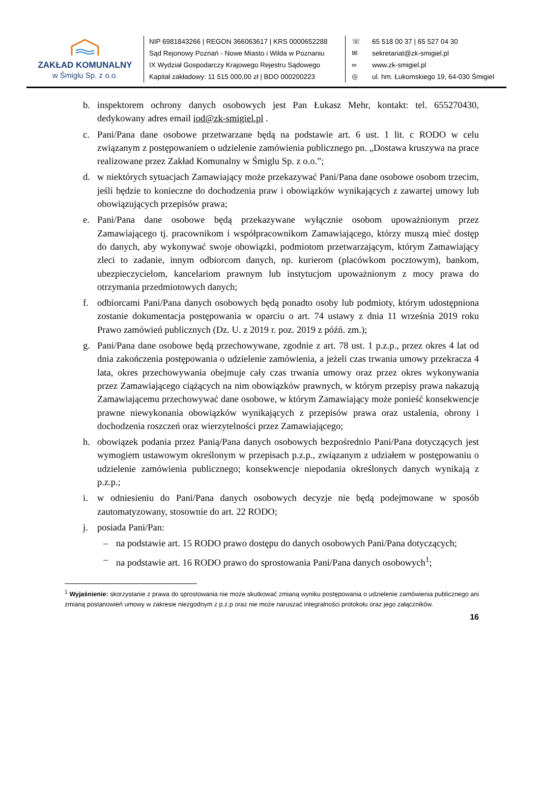ZAKŁAD KOMUNALNY
w Śmiglu Sp. z o.o.
NIP 6981843266 | REGON 366063617 | KRS 0000652288
Sąd Rejonowy Poznań - Nowe Miasto i Wilda w Poznaniu
IX Wydział Gospodarczy Krajowego Rejestru Sądowego
Kapitał zakładowy: 11 515 000,00 zł | BDO 000200223
☏ 65 518 00 37 | 65 527 04 30
✉ sekretariat@zk-smigiel.pl
∞ www.zk-smigiel.pl
◎ ul. hm. Łukomskiego 19, 64-030 Śmigiel
b. inspektorem ochrony danych osobowych jest Pan Łukasz Mehr, kontakt: tel. 655270430, dedykowany adres email iod@zk-smigiel.pl .
c. Pani/Pana dane osobowe przetwarzane będą na podstawie art. 6 ust. 1 lit. c RODO w celu związanym z postępowaniem o udzielenie zamówienia publicznego pn. „Dostawa kruszywa na prace realizowane przez Zakład Komunalny w Śmiglu Sp. z o.o.”;
d. w niektórych sytuacjach Zamawiający może przekazywać Pani/Pana dane osobowe osobom trzecim, jeśli będzie to konieczne do dochodzenia praw i obowiązków wynikających z zawartej umowy lub obowiązujących przepisów prawa;
e. Pani/Pana dane osobowe będą przekazywane wyłącznie osobom upoważnionym przez Zamawiającego tj. pracownikom i współpracownikom Zamawiającego, którzy muszą mieć dostęp do danych, aby wykonywać swoje obowiązki, podmiotom przetwarzającym, którym Zamawiający zleci to zadanie, innym odbiorcom danych, np. kurierom (placówkom pocztowym), bankom, ubezpieczycielom, kancelariom prawnym lub instytucjom upoważnionym z mocy prawa do otrzymania przedmiotowych danych;
f. odbiorcami Pani/Pana danych osobowych będą ponadto osoby lub podmioty, którym udostępniona zostanie dokumentacja postępowania w oparciu o art. 74 ustawy z dnia 11 września 2019 roku Prawo zamówień publicznych (Dz. U. z 2019 r. poz. 2019 z późń. zm.);
g. Pani/Pana dane osobowe będą przechowywane, zgodnie z art. 78 ust. 1 p.z.p., przez okres 4 lat od dnia zakończenia postępowania o udzielenie zamówienia, a jeżeli czas trwania umowy przekracza 4 lata, okres przechowywania obejmuje cały czas trwania umowy oraz przez okres wykonywania przez Zamawiającego ciążących na nim obowiązków prawnych, w którym przepisy prawa nakazują Zamawiającemu przechowywać dane osobowe, w którym Zamawiający może ponieść konsekwencje prawne niewykonania obowiązków wynikających z przepisów prawa oraz ustalenia, obrony i dochodzenia roszczeń oraz wierzytelności przez Zamawiającego;
h. obowiązek podania przez Panią/Pana danych osobowych bezpośrednio Pani/Pana dotyczących jest wymogiem ustawowym określonym w przepisach p.z.p., związanym z udziałem w postępowaniu o udzielenie zamówienia publicznego; konsekwencje niepodania określonych danych wynikają z p.z.p.;
i. w odniesieniu do Pani/Pana danych osobowych decyzje nie będą podejmowane w sposób zautomatyzowany, stosownie do art. 22 RODO;
j. posiada Pani/Pan:
– na podstawie art. 15 RODO prawo dostępu do danych osobowych Pani/Pana dotyczących;
– na podstawie art. 16 RODO prawo do sprostowania Pani/Pana danych osobowych<sup>1</sup>;
<sup>1</sup> Wyjaśnienie: skorzystanie z prawa do sprostowania nie może skutkować zmianą wyniku postępowania o udzielenie zamówienia publicznego ani zmianą postanowień umowy w zakresie niezgodnym z p.z.p oraz nie może naruszać integralności protokołu oraz jego załączników.
16